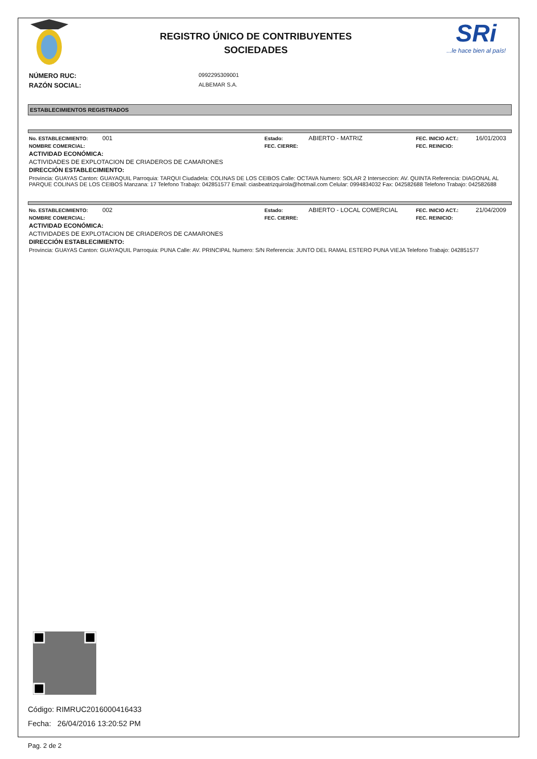REGISTRO ÚNICO DE CONTRIBUYENTES
SOCIEDADES
SRi
...le hace bien al país!
NÚMERO RUC: 0992295309001
RAZÓN SOCIAL: ALBEMAR S.A.
ESTABLECIMIENTOS REGISTRADOS
No. ESTABLECIMIENTO: 001 Estado: ABIERTO - MATRIZ FEC. INICIO ACT.: 16/01/2003
NOMBRE COMERCIAL: FEC. CIERRE: FEC. REINICIO:
ACTIVIDAD ECONÓMICA:
ACTIVIDADES DE EXPLOTACION DE CRIADEROS DE CAMARONES
DIRECCIÓN ESTABLECIMIENTO:
Provincia: GUAYAS Canton: GUAYAQUIL Parroquia: TARQUI Ciudadela: COLINAS DE LOS CEIBOS Calle: OCTAVA Numero: SOLAR 2 Interseccion: AV. QUINTA Referencia: DIAGONAL AL PARQUE COLINAS DE LOS CEIBOS Manzana: 17 Telefono Trabajo: 042851577 Email: ciasbeatrizquirola@hotmail.com Celular: 0994834032 Fax: 042582688 Telefono Trabajo: 042582688
No. ESTABLECIMIENTO: 002 Estado: ABIERTO - LOCAL COMERCIAL FEC. INICIO ACT.: 21/04/2009
NOMBRE COMERCIAL: FEC. CIERRE: FEC. REINICIO:
ACTIVIDAD ECONÓMICA:
ACTIVIDADES DE EXPLOTACION DE CRIADEROS DE CAMARONES
DIRECCIÓN ESTABLECIMIENTO:
Provincia: GUAYAS Canton: GUAYAQUIL Parroquia: PUNA Calle: AV. PRINCIPAL Numero: S/N Referencia: JUNTO DEL RAMAL ESTERO PUNA VIEJA Telefono Trabajo: 042851577
Código: RIMRUC2016000416433
Fecha: 26/04/2016 13:20:52 PM
Pag. 2 de 2